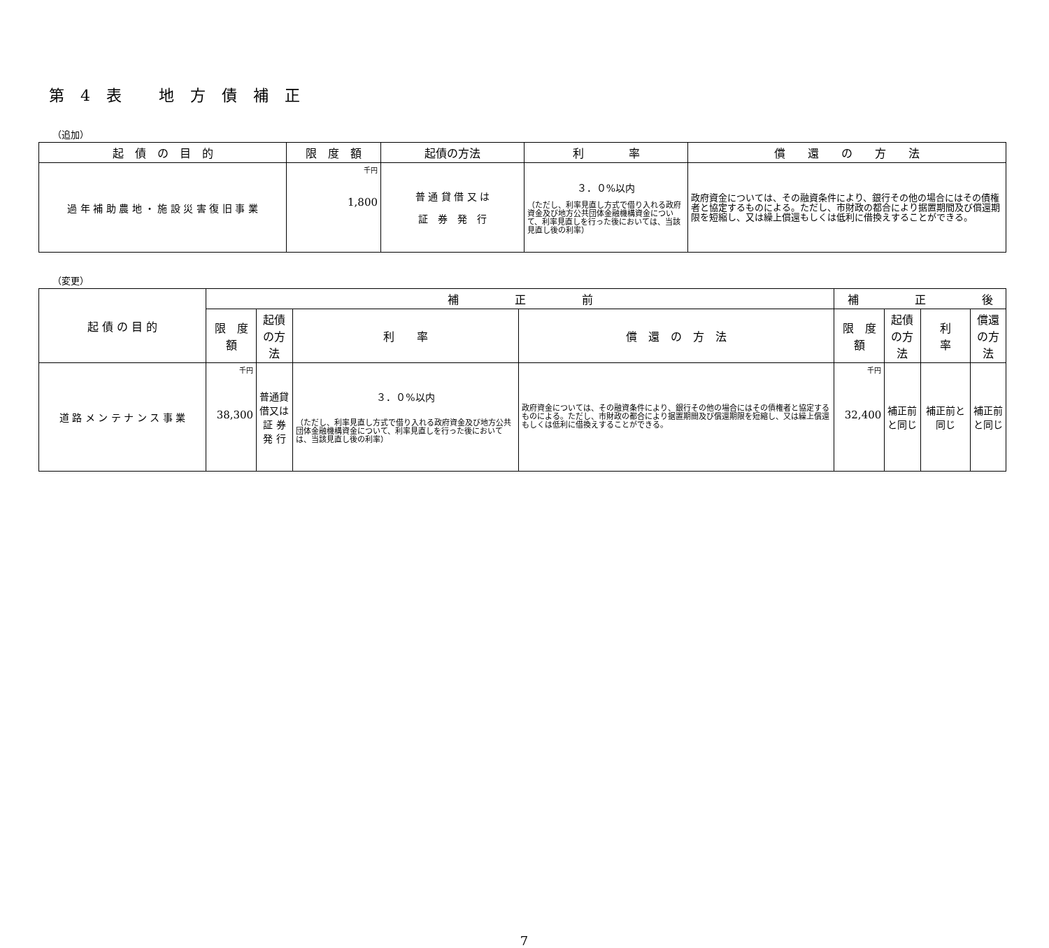第 4 表　 地 方 債 補 正
（追加）
| 起 債 の 目 的 | 限 度 額 | 起債の方法 | 利 率 | 償 還 の 方 法 |
| --- | --- | --- | --- | --- |
| 過 年 補 助 農 地 ・ 施 設 災 害 復 旧 事 業 | 千円 1,800 | 普 通 貸 借 又 は 証 券 発 行 | ３．０%以内 （ただし、利率見直し方式で借り入れる政府資金及び地方公共団体金融機構資金について、利率見直しを行った後においては、当該見直し後の利率） | 政府資金については、その融資条件により、銀行その他の場合にはその債権者と協定するものによる。ただし、市財政の都合により据置期間及び償還期限を短縮し、又は繰上償還もしくは低利に借換えすることができる。 |
（変更）
| 起 債 の 目 的 | 補 正 前 | | | | 補 正 後 | | | |
| --- | --- | --- | --- | --- | --- | --- | --- | --- |
| | 限 度 額 | 起債の方法 | 利 率 | 償 還 の 方 法 | 限 度 額 | 起債の方法 | 利 率 | 償還の方法 |
| 道 路 メ ン テ ナ ン ス 事 業 | 千円 38,300 | 普通貸借又は 証 券 発 行 | ３．０%以内 （ただし、利率見直し方式で借り入れる政府資金及び地方公共団体金融機構資金について、利率見直しを行った後においては、当該見直し後の利率） | 政府資金については、その融資条件により、銀行その他の場合にはその債権者と協定するものによる。ただし、市財政の都合により据置期間及び償還期限を短縮し、又は繰上償還もしくは低利に借換えすることができる。 | 千円 32,400 | 補正前と同じ | 補正前と同じ | 補正前と同じ |
7